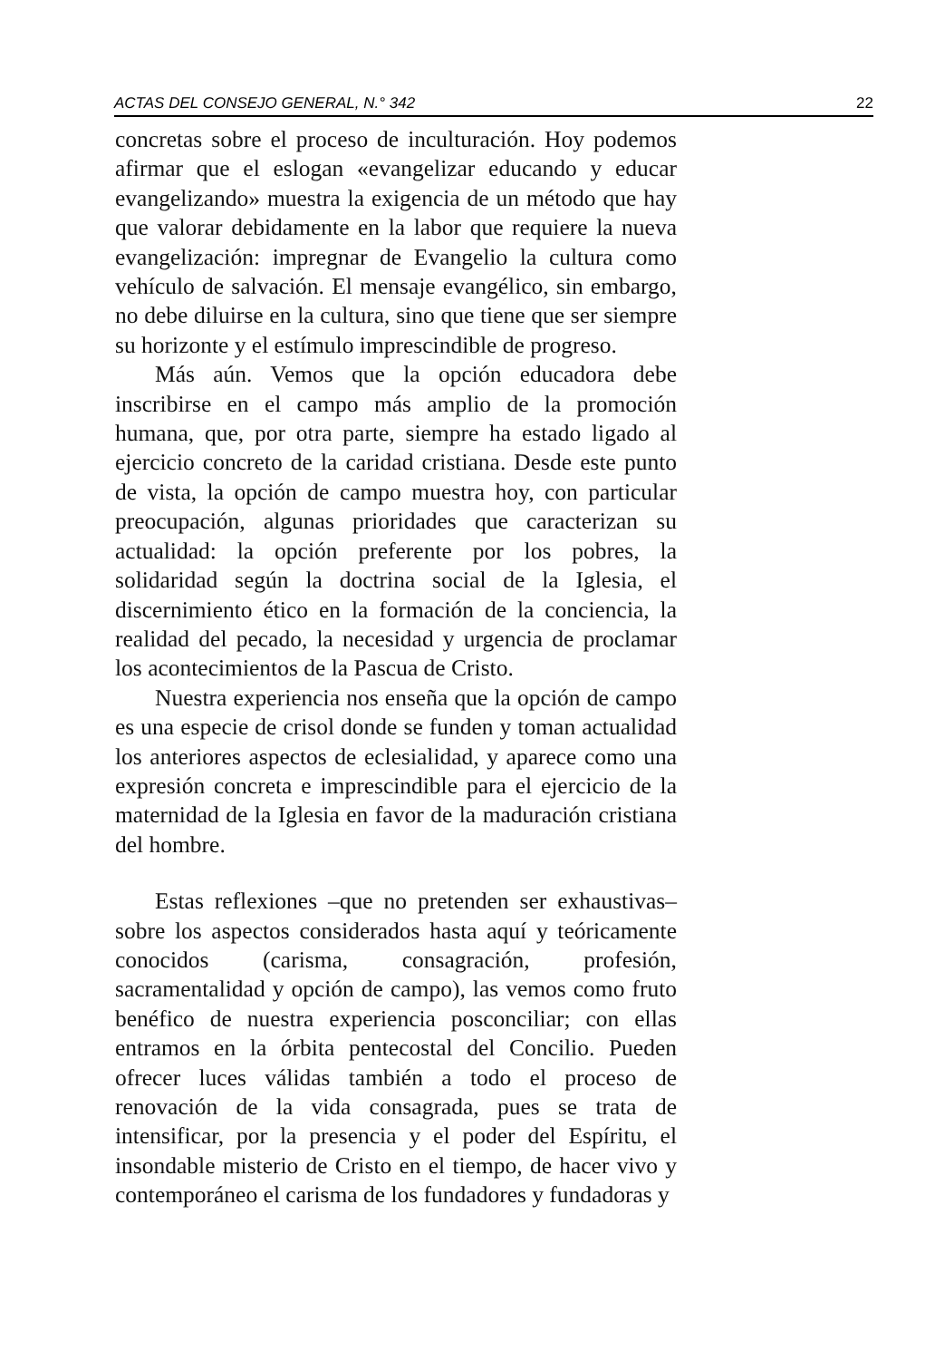ACTAS DEL CONSEJO GENERAL, N.° 342 22
concretas sobre el proceso de inculturación. Hoy podemos afirmar que el eslogan «evangelizar educando y educar evangelizando» muestra la exigencia de un método que hay que valorar debidamente en la labor que requiere la nueva evangelización: impregnar de Evangelio la cultura como vehículo de salvación. El mensaje evangélico, sin embargo, no debe diluirse en la cultura, sino que tiene que ser siempre su horizonte y el estímulo imprescindible de progreso.
Más aún. Vemos que la opción educadora debe inscribirse en el campo más amplio de la promoción humana, que, por otra parte, siempre ha estado ligado al ejercicio concreto de la caridad cristiana. Desde este punto de vista, la opción de campo muestra hoy, con particular preocupación, algunas prioridades que caracterizan su actualidad: la opción preferente por los pobres, la solidaridad según la doctrina social de la Iglesia, el discernimiento ético en la formación de la conciencia, la realidad del pecado, la necesidad y urgencia de proclamar los acontecimientos de la Pascua de Cristo.
Nuestra experiencia nos enseña que la opción de campo es una especie de crisol donde se funden y toman actualidad los anteriores aspectos de eclesialidad, y aparece como una expresión concreta e imprescindible para el ejercicio de la maternidad de la Iglesia en favor de la maduración cristiana del hombre.
Estas reflexiones –que no pretenden ser exhaustivas– sobre los aspectos considerados hasta aquí y teóricamente conocidos (carisma, consagración, profesión, sacramentalidad y opción de campo), las vemos como fruto benéfico de nuestra experiencia posconciliar; con ellas entramos en la órbita pentecostal del Concilio. Pueden ofrecer luces válidas también a todo el proceso de renovación de la vida consagrada, pues se trata de intensificar, por la presencia y el poder del Espíritu, el insondable misterio de Cristo en el tiempo, de hacer vivo y contemporáneo el carisma de los fundadores y fundadoras y